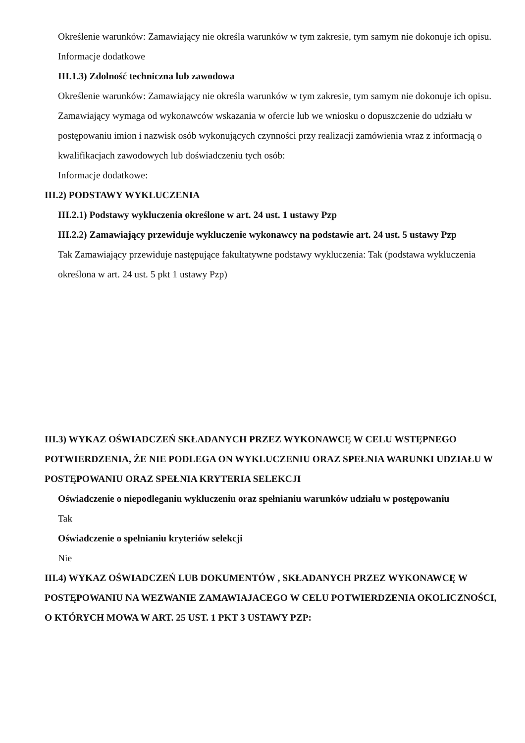Określenie warunków: Zamawiający nie określa warunków w tym zakresie, tym samym nie dokonuje ich opisu.
Informacje dodatkowe
III.1.3) Zdolność techniczna lub zawodowa
Określenie warunków: Zamawiający nie określa warunków w tym zakresie, tym samym nie dokonuje ich opisu.
Zamawiający wymaga od wykonawców wskazania w ofercie lub we wniosku o dopuszczenie do udziału w postępowaniu imion i nazwisk osób wykonujących czynności przy realizacji zamówienia wraz z informacją o kwalifikacjach zawodowych lub doświadczeniu tych osób:
Informacje dodatkowe:
III.2) PODSTAWY WYKLUCZENIA
III.2.1) Podstawy wykluczenia określone w art. 24 ust. 1 ustawy Pzp
III.2.2) Zamawiający przewiduje wykluczenie wykonawcy na podstawie art. 24 ust. 5 ustawy Pzp
Tak Zamawiający przewiduje następujące fakultatywne podstawy wykluczenia: Tak (podstawa wykluczenia określona w art. 24 ust. 5 pkt 1 ustawy Pzp)
III.3) WYKAZ OŚWIADCZEŃ SKŁADANYCH PRZEZ WYKONAWCĘ W CELU WSTĘPNEGO POTWIERDZENIA, ŻE NIE PODLEGA ON WYKLUCZENIU ORAZ SPEŁNIA WARUNKI UDZIAŁU W POSTĘPOWANIU ORAZ SPEŁNIA KRYTERIA SELEKCJI
Oświadczenie o niepodleganiu wykluczeniu oraz spełnianiu warunków udziału w postępowaniu
Tak
Oświadczenie o spełnianiu kryteriów selekcji
Nie
III.4) WYKAZ OŚWIADCZEŃ LUB DOKUMENTÓW , SKŁADANYCH PRZEZ WYKONAWCĘ W POSTĘPOWANIU NA WEZWANIE ZAMAWIAJACEGO W CELU POTWIERDZENIA OKOLICZNOŚCI, O KTÓRYCH MOWA W ART. 25 UST. 1 PKT 3 USTAWY PZP: